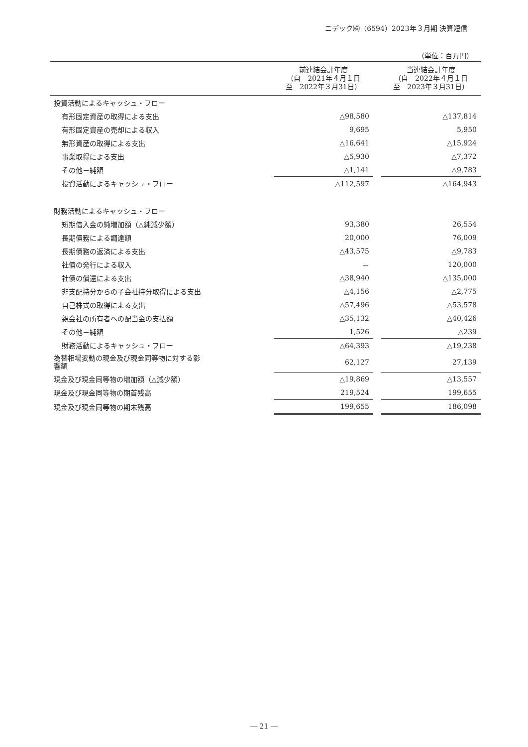ニデック㈱（6594）2023年３月期 決算短信
（単位：百万円）
| | 前連結会計年度 （自 2021年４月１日 至 2022年３月31日） | | 当連結会計年度 （自 2022年４月１日 至 2023年３月31日） |
| --- | --- | --- | --- |
| 投資活動によるキャッシュ・フロー | | | |
| 有形固定資産の取得による支出 | △98,580 | | △137,814 |
| 有形固定資産の売却による収入 | 9,695 | | 5,950 |
| 無形資産の取得による支出 | △16,641 | | △15,924 |
| 事業取得による支出 | △5,930 | | △7,372 |
| その他－純額 | △1,141 | | △9,783 |
| 投資活動によるキャッシュ・フロー | △112,597 | | △164,943 |
| 財務活動によるキャッシュ・フロー | | | |
| 短期借入金の純増加額（△純減少額） | 93,380 | | 26,554 |
| 長期債務による調達額 | 20,000 | | 76,009 |
| 長期債務の返済による支出 | △43,575 | | △9,783 |
| 社債の発行による収入 | － | | 120,000 |
| 社債の償還による支出 | △38,940 | | △135,000 |
| 非支配持分からの子会社持分取得による支出 | △4,156 | | △2,775 |
| 自己株式の取得による支出 | △57,496 | | △53,578 |
| 親会社の所有者への配当金の支払額 | △35,132 | | △40,426 |
| その他－純額 | 1,526 | | △239 |
| 財務活動によるキャッシュ・フロー | △64,393 | | △19,238 |
| 為替相場変動の現金及び現金同等物に対する影 響額 | 62,127 | | 27,139 |
| 現金及び現金同等物の増加額（△減少額） | △19,869 | | △13,557 |
| 現金及び現金同等物の期首残高 | 219,524 | | 199,655 |
| 現金及び現金同等物の期末残高 | 199,655 | | 186,098 |
― 21 ―